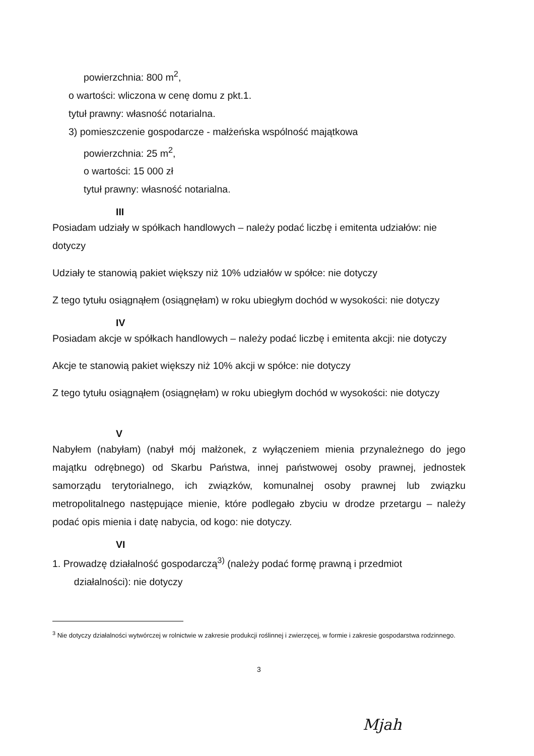powierzchnia: 800 m<sup>2</sup>,
o wartości: wliczona w cenę domu z pkt.1.
tytuł prawny: własność notarialna.
3) pomieszczenie gospodarcze - małżeńska wspólność majątkowa
powierzchnia: 25 m<sup>2</sup>,
o wartości: 15 000 zł
tytuł prawny: własność notarialna.
III
Posiadam udziały w spółkach handlowych – należy podać liczbę i emitenta udziałów: nie dotyczy
Udziały te stanowią pakiet większy niż 10% udziałów w spółce: nie dotyczy
Z tego tytułu osiągnąłem (osiągnęłam) w roku ubiegłym dochód w wysokości: nie dotyczy
IV
Posiadam akcje w spółkach handlowych – należy podać liczbę i emitenta akcji: nie dotyczy
Akcje te stanowią pakiet większy niż 10% akcji w spółce: nie dotyczy
Z tego tytułu osiągnąłem (osiągnęłam) w roku ubiegłym dochód w wysokości: nie dotyczy
V
Nabyłem (nabyłam) (nabył mój małżonek, z wyłączeniem mienia przynależnego do jego majątku odrębnego) od Skarbu Państwa, innej państwowej osoby prawnej, jednostek samorządu terytorialnego, ich związków, komunalnej osoby prawnej lub związku metropolitalnego następujące mienie, które podlegało zbyciu w drodze przetargu – należy podać opis mienia i datę nabycia, od kogo: nie dotyczy.
VI
1. Prowadzę działalność gospodarczą<sup>3)</sup> (należy podać formę prawną i przedmiot
działalności): nie dotyczy
<sup>3</sup> Nie dotyczy działalności wytwórczej w rolnictwie w zakresie produkcji roślinnej i zwierzęcej, w formie i zakresie gospodarstwa rodzinnego.
3
Mjah